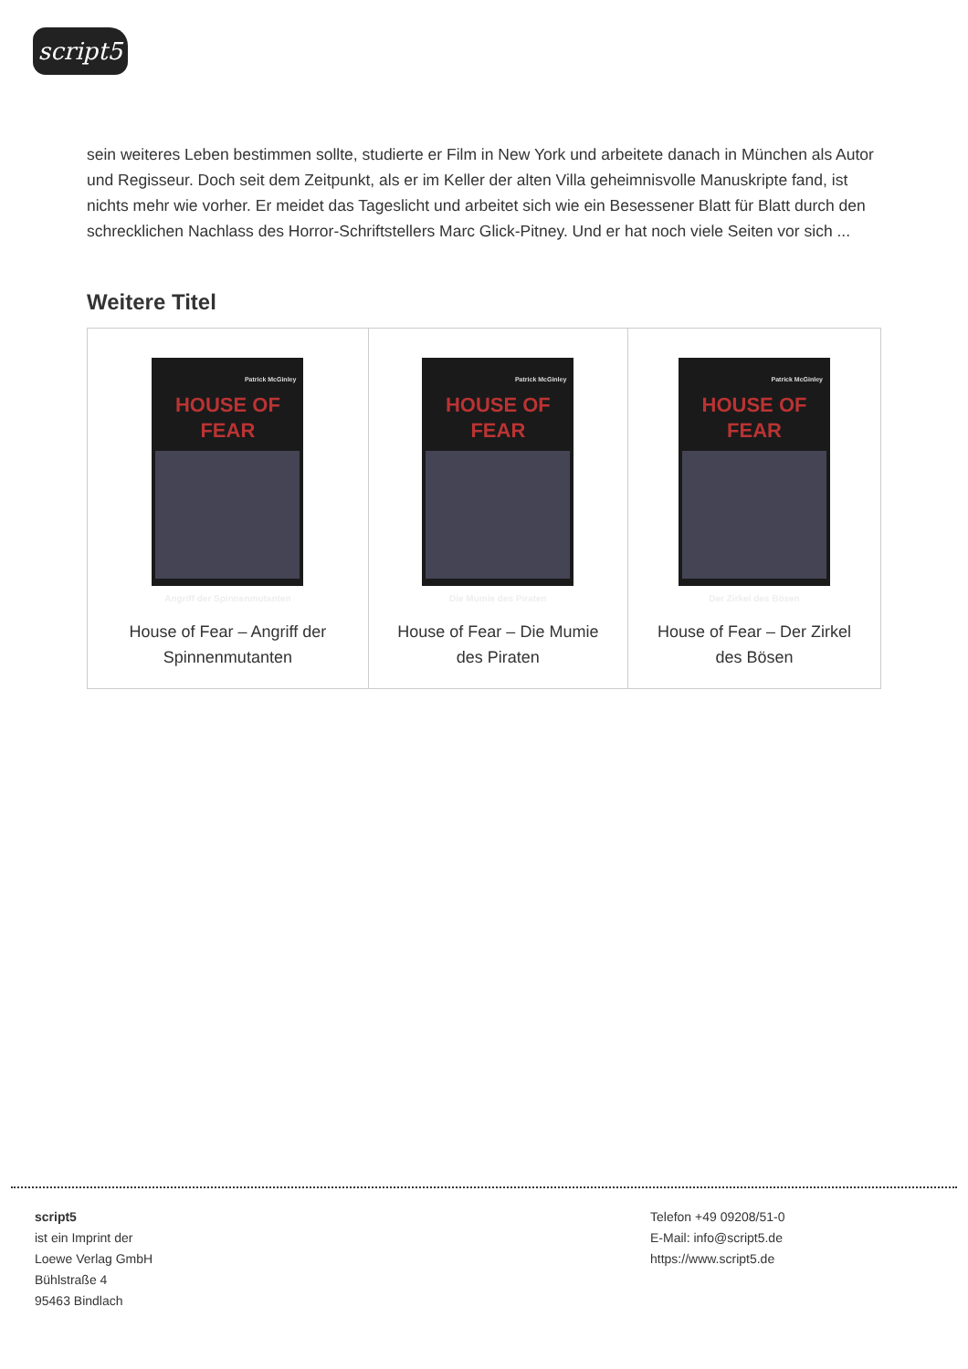script5
sein weiteres Leben bestimmen sollte, studierte er Film in New York und arbeitete danach in München als Autor und Regisseur. Doch seit dem Zeitpunkt, als er im Keller der alten Villa geheimnisvolle Manuskripte fand, ist nichts mehr wie vorher. Er meidet das Tageslicht und arbeitet sich wie ein Besessener Blatt für Blatt durch den schrecklichen Nachlass des Horror-Schriftstellers Marc Glick-Pitney. Und er hat noch viele Seiten vor sich ...
Weitere Titel
| Patrick McGinley HOUSE OF FEAR Angriff der Spinnenmutanten House of Fear – Angriff der Spinnenmutanten | Patrick McGinley HOUSE OF FEAR Die Mumie des Piraten House of Fear – Die Mumie des Piraten | Patrick McGinley HOUSE OF FEAR Der Zirkel des Bösen House of Fear – Der Zirkel des Bösen |
script5
ist ein Imprint der
Loewe Verlag GmbH
Bühlstraße 4
95463 Bindlach
Telefon +49 09208/51-0
E-Mail: info@script5.de
https://www.script5.de